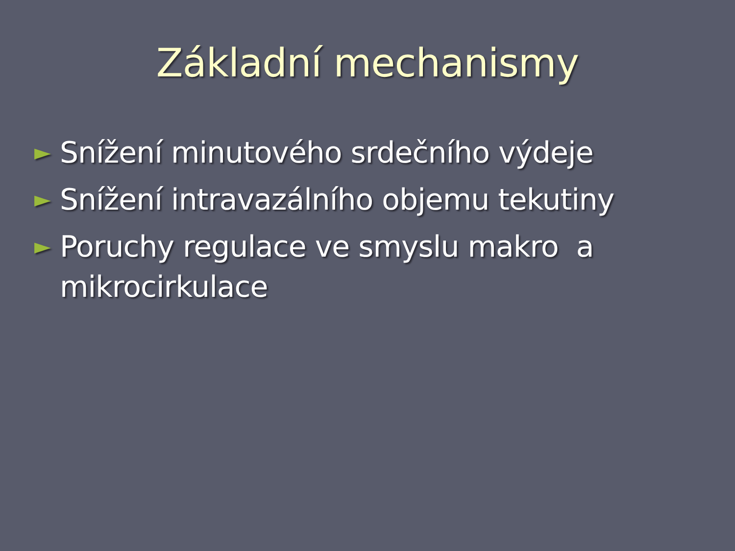Základní mechanismy
►
Snížení minutového srdečního výdeje
►
Snížení intravazálního objemu tekutiny
►
Poruchy regulace ve smyslu makro a mikrocirkulace